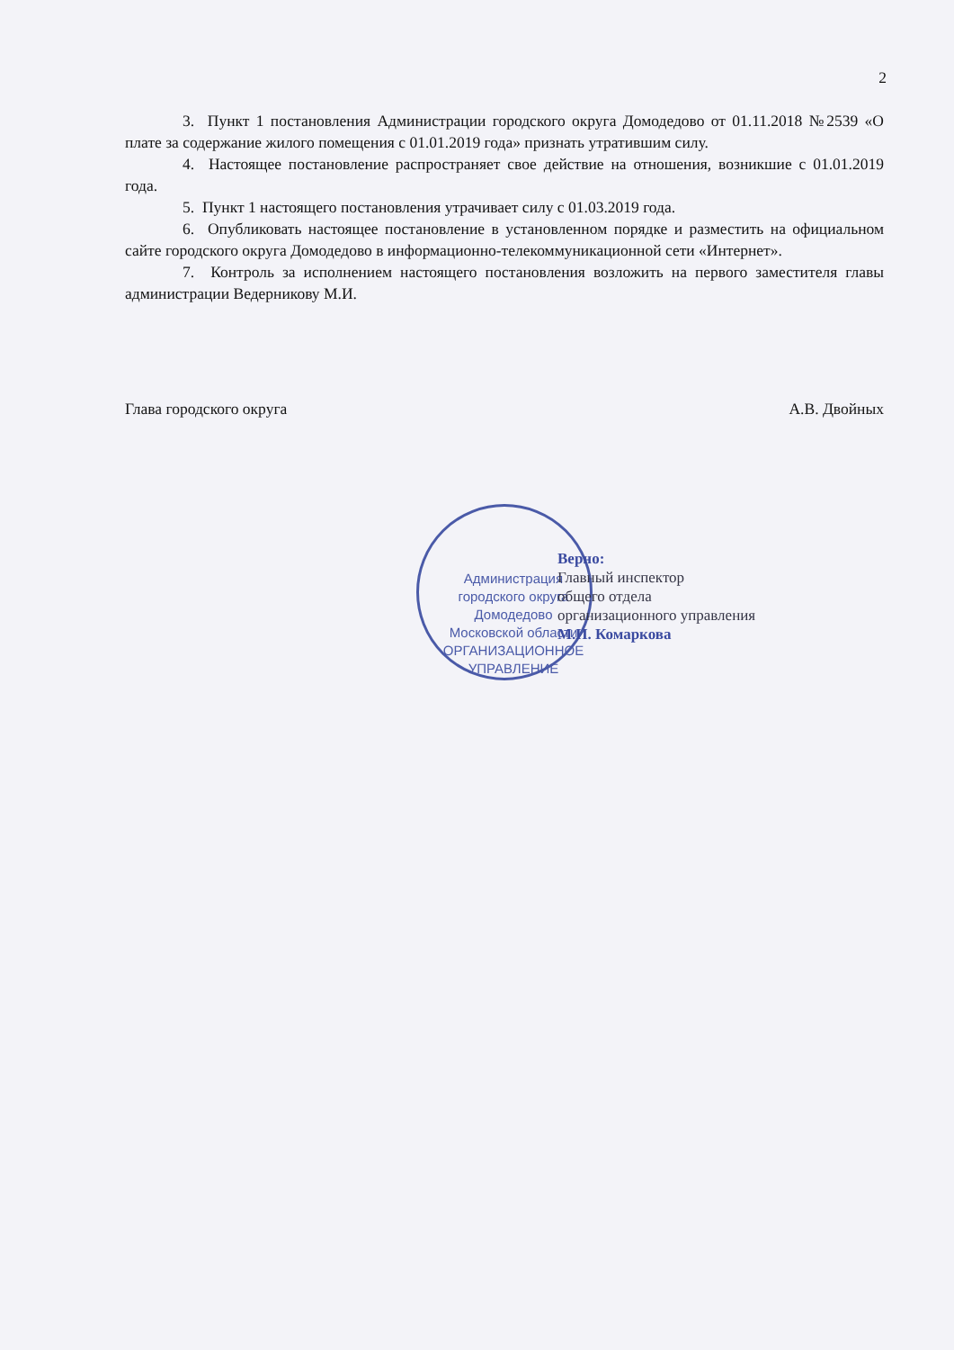2
3. Пункт 1 постановления Администрации городского округа Домодедово от 01.11.2018 №2539 «О плате за содержание жилого помещения с 01.01.2019 года» признать утратившим силу.
4. Настоящее постановление распространяет свое действие на отношения, возникшие с 01.01.2019 года.
5. Пункт 1 настоящего постановления утрачивает силу с 01.03.2019 года.
6. Опубликовать настоящее постановление в установленном порядке и разместить на официальном сайте городского округа Домодедово в информационно-телекоммуникационной сети «Интернет».
7. Контроль за исполнением настоящего постановления возложить на первого заместителя главы администрации Ведерникову М.И.
Глава городского округа А.В. Двойных
Администрация городского округа Домодедово Московской области
ОРГАНИЗАЦИОННОЕ
УПРАВЛЕНИЕ
Верно:
Главный инспектор
общего отдела
организационного управления
М.И. Комаркова